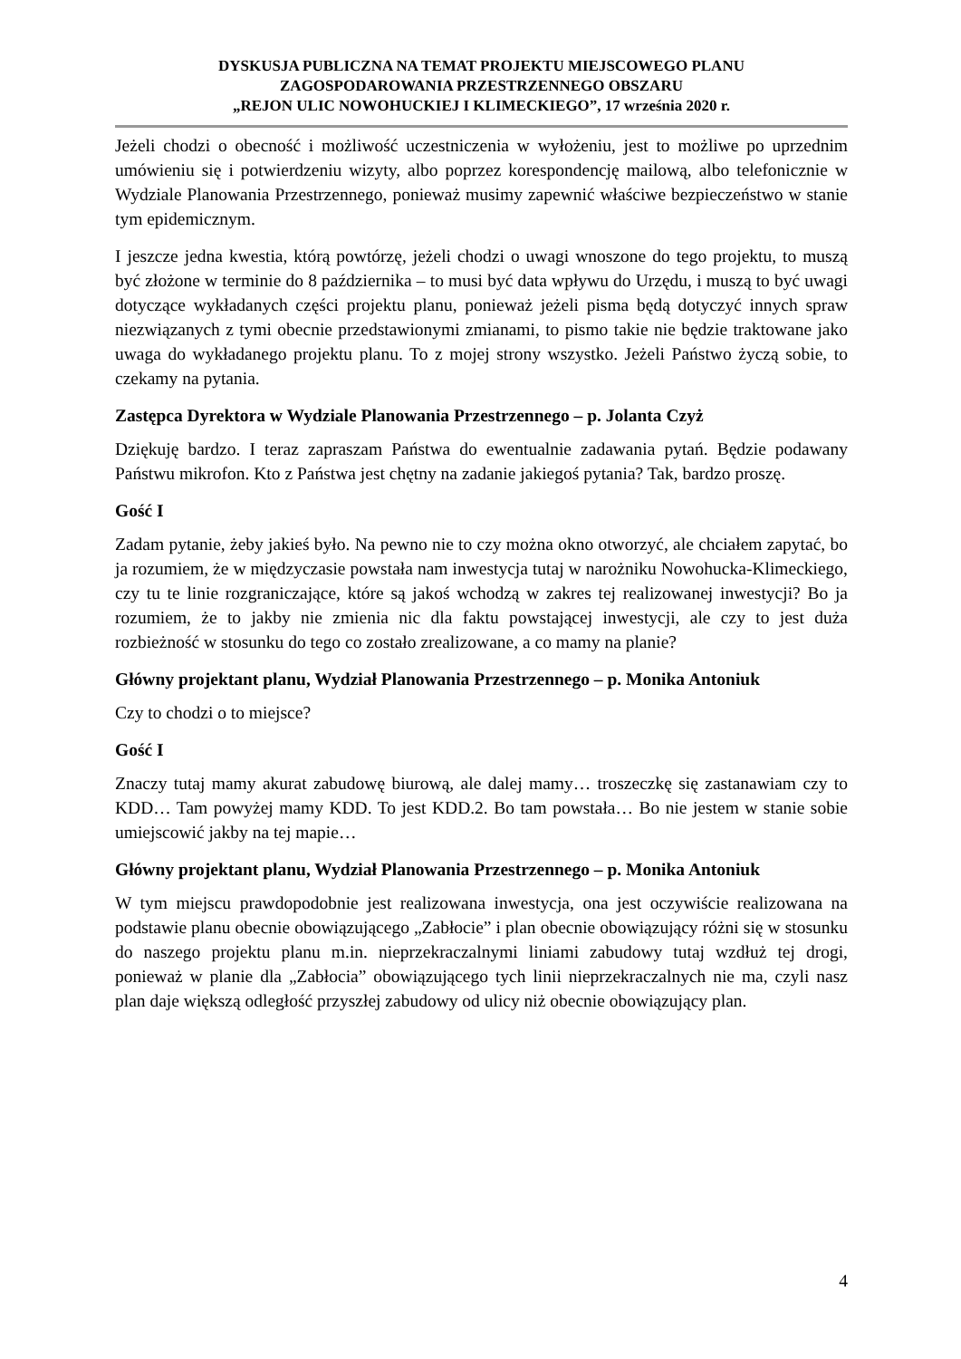DYSKUSJA PUBLICZNA NA TEMAT PROJEKTU MIEJSCOWEGO PLANU
ZAGOSPODAROWANIA PRZESTRZENNEGO OBSZARU
„REJON ULIC NOWOHUCKIEJ I KLIMECKIEGO”, 17 września 2020 r.
Jeżeli chodzi o obecność i możliwość uczestniczenia w wyłożeniu, jest to możliwe po uprzednim umówieniu się i potwierdzeniu wizyty, albo poprzez korespondencję mailową, albo telefonicznie w Wydziale Planowania Przestrzennego, ponieważ musimy zapewnić właściwe bezpieczeństwo w stanie tym epidemicznym.
I jeszcze jedna kwestia, którą powtórzę, jeżeli chodzi o uwagi wnoszone do tego projektu, to muszą być złożone w terminie do 8 października – to musi być data wpływu do Urzędu, i muszą to być uwagi dotyczące wykładanych części projektu planu, ponieważ jeżeli pisma będą dotyczyć innych spraw niezwiązanych z tymi obecnie przedstawionymi zmianami, to pismo takie nie będzie traktowane jako uwaga do wykładanego projektu planu. To z mojej strony wszystko. Jeżeli Państwo życzą sobie, to czekamy na pytania.
Zastępca Dyrektora w Wydziale Planowania Przestrzennego – p. Jolanta Czyż
Dziękuję bardzo. I teraz zapraszam Państwa do ewentualnie zadawania pytań. Będzie podawany Państwu mikrofon. Kto z Państwa jest chętny na zadanie jakiegoś pytania? Tak, bardzo proszę.
Gość I
Zadam pytanie, żeby jakieś było. Na pewno nie to czy można okno otworzyć, ale chciałem zapytać, bo ja rozumiem, że w międzyczasie powstała nam inwestycja tutaj w narożniku Nowohucka-Klimeckiego, czy tu te linie rozgraniczające, które są jakoś wchodzą w zakres tej realizowanej inwestycji? Bo ja rozumiem, że to jakby nie zmienia nic dla faktu powstającej inwestycji, ale czy to jest duża rozbieżność w stosunku do tego co zostało zrealizowane, a co mamy na planie?
Główny projektant planu, Wydział Planowania Przestrzennego – p. Monika Antoniuk
Czy to chodzi o to miejsce?
Gość I
Znaczy tutaj mamy akurat zabudowę biurową, ale dalej mamy… troszeczkę się zastanawiam czy to KDD… Tam powyżej mamy KDD. To jest KDD.2. Bo tam powstała… Bo nie jestem w stanie sobie umiejscowić jakby na tej mapie…
Główny projektant planu, Wydział Planowania Przestrzennego – p. Monika Antoniuk
W tym miejscu prawdopodobnie jest realizowana inwestycja, ona jest oczywiście realizowana na podstawie planu obecnie obowiązującego „Zabłocie” i plan obecnie obowiązujący różni się w stosunku do naszego projektu planu m.in. nieprzekraczalnymi liniami zabudowy tutaj wzdłuż tej drogi, ponieważ w planie dla „Zabłocia” obowiązującego tych linii nieprzekraczalnych nie ma, czyli nasz plan daje większą odległość przyszłej zabudowy od ulicy niż obecnie obowiązujący plan.
4